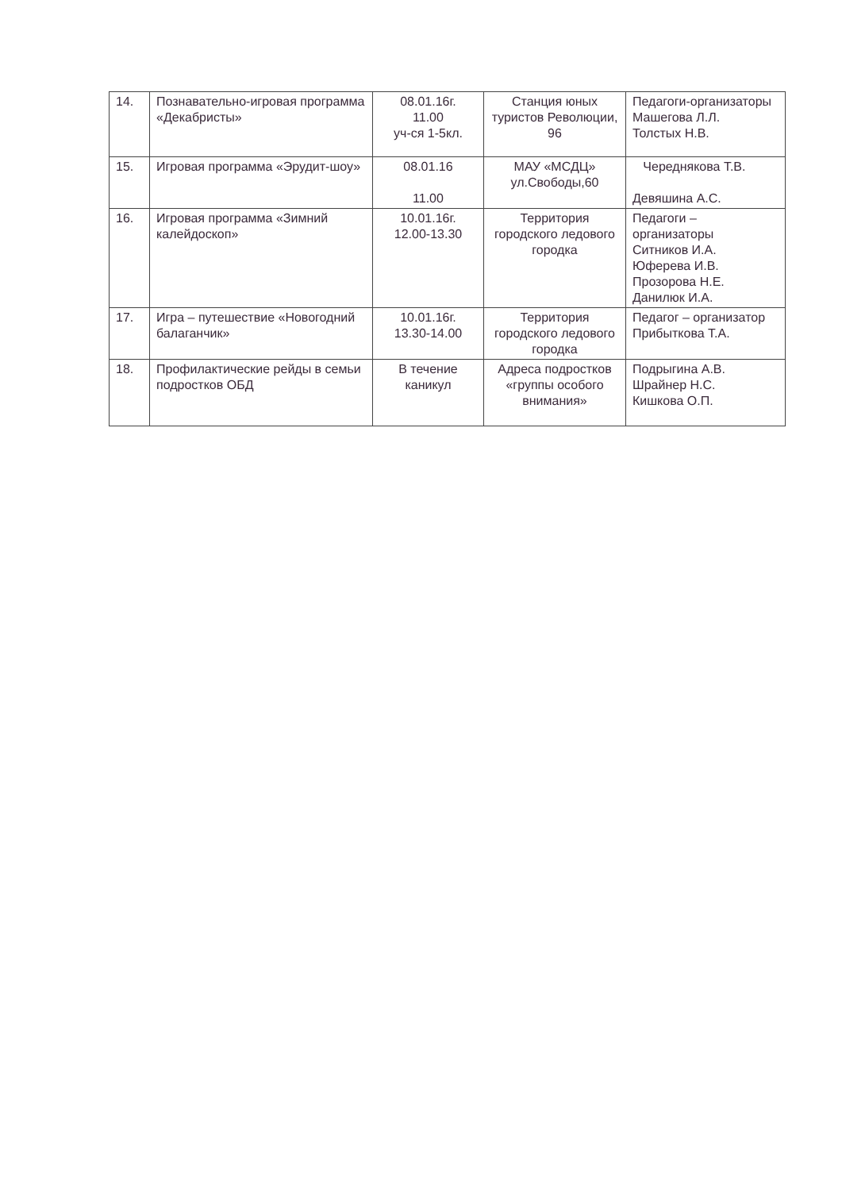| 14. | Познавательно-игровая программа «Декабристы» | 08.01.16г. 11.00 уч-ся 1-5кл. | Станция юных туристов Революции, 96 | Педагоги-организаторы Машегова Л.Л. Толстых Н.В. |
| 15. | Игровая программа «Эрудит-шоу» | 08.01.16 11.00 | МАУ «МСДЦ» ул.Свободы,60 | Череднякова Т.В. Девяшина А.С. |
| 16. | Игровая программа «Зимний калейдоскоп» | 10.01.16г. 12.00-13.30 | Территория городского ледового городка | Педагоги – организаторы Ситников И.А. Юферева И.В. Прозорова Н.Е. Данилюк И.А. |
| 17. | Игра – путешествие «Новогодний балаганчик» | 10.01.16г. 13.30-14.00 | Территория городского ледового городка | Педагог – организатор Прибыткова Т.А. |
| 18. | Профилактические рейды в семьи подростков ОБД | В течение каникул | Адреса подростков «группы особого внимания» | Подрыгина А.В. Шрайнер Н.С. Кишкова О.П. |